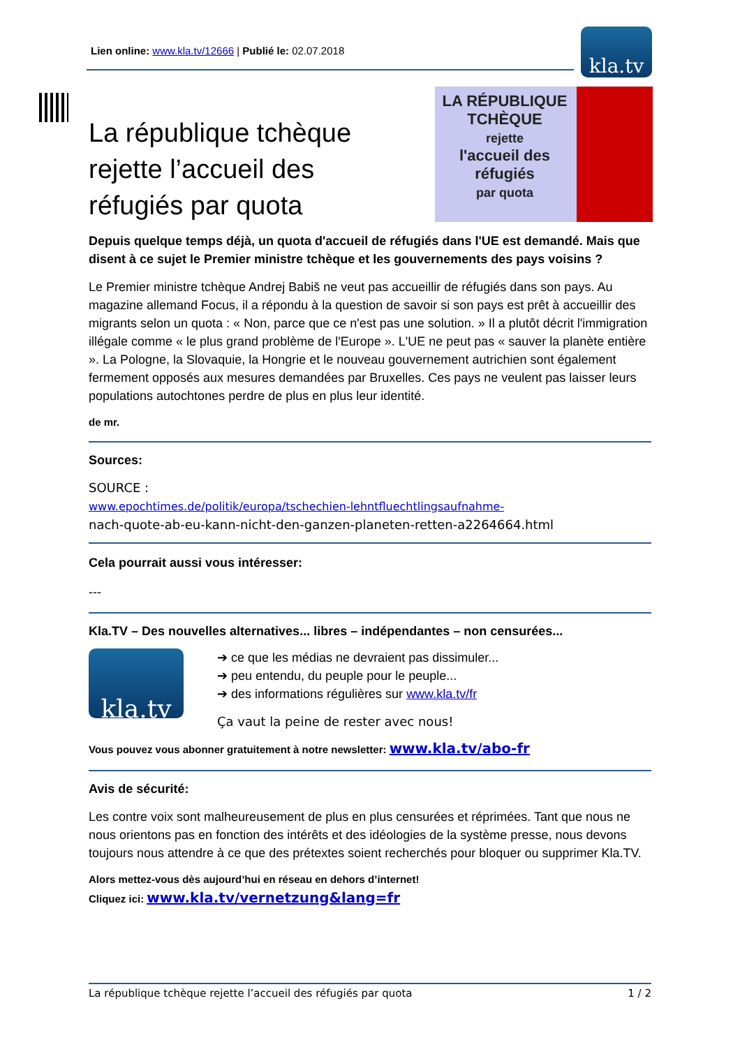Lien online: www.kla.tv/12666 | Publié le: 02.07.2018 kla.tv
LA RÉPUBLIQUE TCHÈQUE
rejette
l'accueil des réfugiés
par quota
La république tchèque rejette l’accueil des réfugiés par quota
Depuis quelque temps déjà, un quota d'accueil de réfugiés dans l'UE est demandé. Mais que disent à ce sujet le Premier ministre tchèque et les gouvernements des pays voisins ?
Le Premier ministre tchèque Andrej Babiš ne veut pas accueillir de réfugiés dans son pays. Au magazine allemand Focus, il a répondu à la question de savoir si son pays est prêt à accueillir des migrants selon un quota : « Non, parce que ce n'est pas une solution. » Il a plutôt décrit l'immigration illégale comme « le plus grand problème de l'Europe ». L'UE ne peut pas « sauver la planète entière ». La Pologne, la Slovaquie, la Hongrie et le nouveau gouvernement autrichien sont également fermement opposés aux mesures demandées par Bruxelles. Ces pays ne veulent pas laisser leurs populations autochtones perdre de plus en plus leur identité.
de mr.
Sources:
SOURCE :
www.epochtimes.de/politik/europa/tschechien-lehntfluechtlingsaufnahme-
nach-quote-ab-eu-kann-nicht-den-ganzen-planeten-retten-a2264664.html
Cela pourrait aussi vous intéresser:
---
Kla.TV – Des nouvelles alternatives... libres – indépendantes – non censurées...
kla.tv
➔ ce que les médias ne devraient pas dissimuler...
➔ peu entendu, du peuple pour le peuple...
➔ des informations régulières sur www.kla.tv/fr
Ça vaut la peine de rester avec nous!
Vous pouvez vous abonner gratuitement à notre newsletter: www.kla.tv/abo-fr
Avis de sécurité:
Les contre voix sont malheureusement de plus en plus censurées et réprimées. Tant que nous ne nous orientons pas en fonction des intérêts et des idéologies de la système presse, nous devons toujours nous attendre à ce que des prétextes soient recherchés pour bloquer ou supprimer Kla.TV.
Alors mettez-vous dès aujourd’hui en réseau en dehors d’internet!
Cliquez ici: www.kla.tv/vernetzung&lang=fr
La république tchèque rejette l’accueil des réfugiés par quota 1 / 2